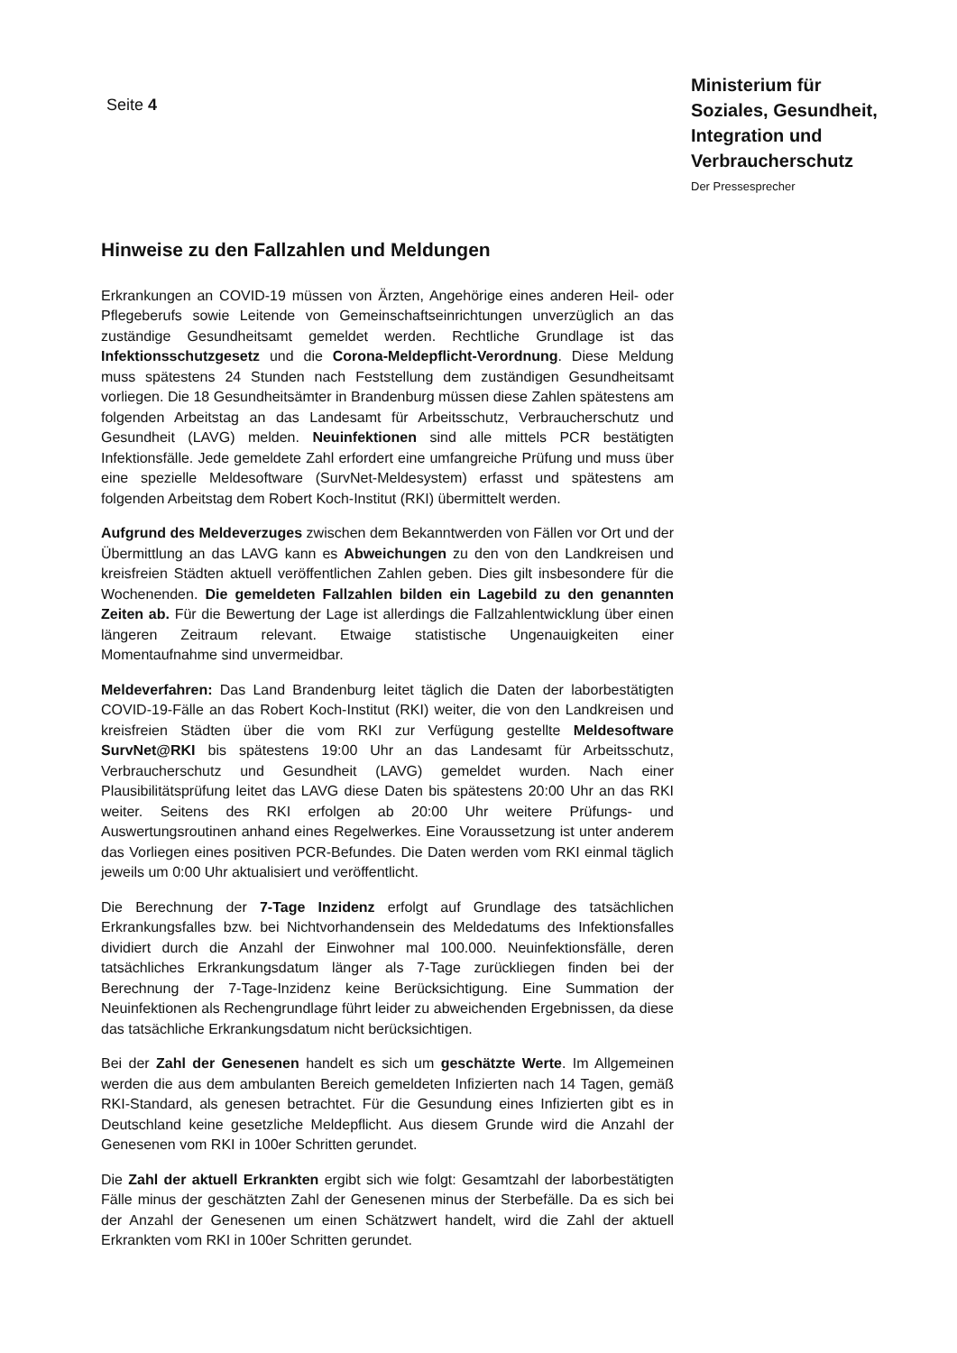Seite 4
Ministerium für Soziales, Gesundheit, Integration und Verbraucherschutz
Der Pressesprecher
Hinweise zu den Fallzahlen und Meldungen
Erkrankungen an COVID-19 müssen von Ärzten, Angehörige eines anderen Heil- oder Pflegeberufs sowie Leitende von Gemeinschaftseinrichtungen unverzüglich an das zuständige Gesundheitsamt gemeldet werden. Rechtliche Grundlage ist das Infektionsschutzgesetz und die Corona-Meldepflicht-Verordnung. Diese Meldung muss spätestens 24 Stunden nach Feststellung dem zuständigen Gesundheitsamt vorliegen. Die 18 Gesundheitsämter in Brandenburg müssen diese Zahlen spätestens am folgenden Arbeitstag an das Landesamt für Arbeitsschutz, Verbraucherschutz und Gesundheit (LAVG) melden. Neuinfektionen sind alle mittels PCR bestätigten Infektionsfälle. Jede gemeldete Zahl erfordert eine umfangreiche Prüfung und muss über eine spezielle Meldesoftware (SurvNet-Meldesystem) erfasst und spätestens am folgenden Arbeitstag dem Robert Koch-Institut (RKI) übermittelt werden.
Aufgrund des Meldeverzuges zwischen dem Bekanntwerden von Fällen vor Ort und der Übermittlung an das LAVG kann es Abweichungen zu den von den Landkreisen und kreisfreien Städten aktuell veröffentlichen Zahlen geben. Dies gilt insbesondere für die Wochenenden. Die gemeldeten Fallzahlen bilden ein Lagebild zu den genannten Zeiten ab. Für die Bewertung der Lage ist allerdings die Fallzahlentwicklung über einen längeren Zeitraum relevant. Etwaige statistische Ungenauigkeiten einer Momentaufnahme sind unvermeidbar.
Meldeverfahren: Das Land Brandenburg leitet täglich die Daten der laborbestätigten COVID-19-Fälle an das Robert Koch-Institut (RKI) weiter, die von den Landkreisen und kreisfreien Städten über die vom RKI zur Verfügung gestellte Meldesoftware SurvNet@RKI bis spätestens 19:00 Uhr an das Landesamt für Arbeitsschutz, Verbraucherschutz und Gesundheit (LAVG) gemeldet wurden. Nach einer Plausibilitätsprüfung leitet das LAVG diese Daten bis spätestens 20:00 Uhr an das RKI weiter. Seitens des RKI erfolgen ab 20:00 Uhr weitere Prüfungs- und Auswertungsroutinen anhand eines Regelwerkes. Eine Voraussetzung ist unter anderem das Vorliegen eines positiven PCR-Befundes. Die Daten werden vom RKI einmal täglich jeweils um 0:00 Uhr aktualisiert und veröffentlicht.
Die Berechnung der 7-Tage Inzidenz erfolgt auf Grundlage des tatsächlichen Erkrankungsfalles bzw. bei Nichtvorhandensein des Meldedatums des Infektionsfalles dividiert durch die Anzahl der Einwohner mal 100.000. Neuinfektionsfälle, deren tatsächliches Erkrankungsdatum länger als 7-Tage zurückliegen finden bei der Berechnung der 7-Tage-Inzidenz keine Berücksichtigung. Eine Summation der Neuinfektionen als Rechengrundlage führt leider zu abweichenden Ergebnissen, da diese das tatsächliche Erkrankungsdatum nicht berücksichtigen.
Bei der Zahl der Genesenen handelt es sich um geschätzte Werte. Im Allgemeinen werden die aus dem ambulanten Bereich gemeldeten Infizierten nach 14 Tagen, gemäß RKI-Standard, als genesen betrachtet. Für die Gesundung eines Infizierten gibt es in Deutschland keine gesetzliche Meldepflicht. Aus diesem Grunde wird die Anzahl der Genesenen vom RKI in 100er Schritten gerundet.
Die Zahl der aktuell Erkrankten ergibt sich wie folgt: Gesamtzahl der laborbestätigten Fälle minus der geschätzten Zahl der Genesenen minus der Sterbefälle. Da es sich bei der Anzahl der Genesenen um einen Schätzwert handelt, wird die Zahl der aktuell Erkrankten vom RKI in 100er Schritten gerundet.